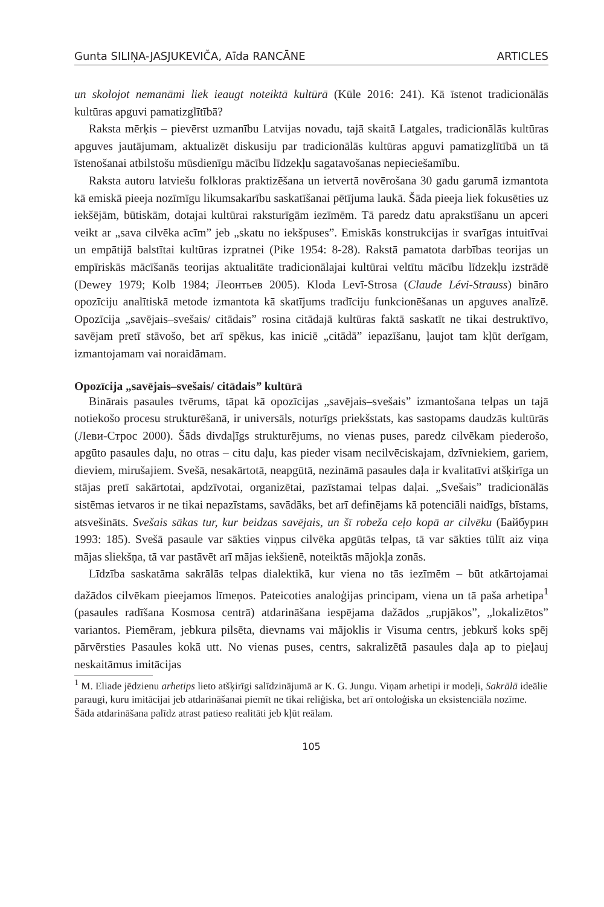Gunta SILIŅA-JASJUKEVIČA, Aīda RANCĀNE ARTICLES
un skolojot nemanāmi liek ieaugt noteiktā kultūrā (Kūle 2016: 241). Kā īstenot tradicionālās kultūras apguvi pamatizglītībā?
Raksta mērķis – pievērst uzmanību Latvijas novadu, tajā skaitā Latgales, tradicionālās kultūras apguves jautājumam, aktualizēt diskusiju par tradicionālās kultūras apguvi pamatizglītībā un tā īstenošanai atbilstošu mūsdienīgu mācību līdzekļu sagatavošanas nepieciešamību.
Raksta autoru latviešu folkloras praktizēšana un ietvertā novērošana 30 gadu garumā izmantota kā emiskā pieeja nozīmīgu likumsakarību saskatīšanai pētījuma laukā. Šāda pieeja liek fokusēties uz iekšējām, būtiskām, dotajai kultūrai raksturīgām iezīmēm. Tā paredz datu aprakstīšanu un apceri veikt ar „sava cilvēka acīm” jeb „skatu no iekšpuses”. Emiskās konstrukcijas ir svarīgas intuitīvai un empātijā balstītai kultūras izpratnei (Pike 1954: 8-28). Rakstā pamatota darbības teorijas un empīriskās mācīšanās teorijas aktualitāte tradicionālajai kultūrai veltītu mācību līdzekļu izstrādē (Dewey 1979; Kolb 1984; Леонтьев 2005). Kloda Levī-Strosa (Claude Lévi-Strauss) bināro opozīciju analītiskā metode izmantota kā skatījums tradīciju funkcionēšanas un apguves analīzē. Opozīcija „savējais–svešais/ citādais” rosina citādajā kultūras faktā saskatīt ne tikai destruktīvo, savējam pretī stāvošo, bet arī spēkus, kas iniciē „citādā” iepazīšanu, ļaujot tam kļūt derīgam, izmantojamam vai noraidāmam.
Opozīcija „savējais–svešais/ citādais” kultūrā
Binārais pasaules tvērums, tāpat kā opozīcijas „savējais–svešais” izmantošana telpas un tajā notiekošo procesu strukturēšanā, ir universāls, noturīgs priekšstats, kas sastopams daudzās kultūrās (Леви-Строс 2000). Šāds divdaļīgs strukturējums, no vienas puses, paredz cilvēkam piederošo, apgūto pasaules daļu, no otras – citu daļu, kas pieder visam necilvēciskajam, dzīvniekiem, gariem, dieviem, mirušajiem. Svešā, nesakārtotā, neapgūtā, nezināmā pasaules daļa ir kvalitatīvi atšķirīga un stājas pretī sakārtotai, apdzīvotai, organizētai, pazīstamai telpas daļai. „Svešais” tradicionālās sistēmas ietvaros ir ne tikai nepazīstams, savādāks, bet arī definējams kā potenciāli naidīgs, bīstams, atsvešināts. Svešais sākas tur, kur beidzas savējais, un šī robeža ceļo kopā ar cilvēku (Байбурин 1993: 185). Svešā pasaule var sākties viņpus cilvēka apgūtās telpas, tā var sākties tūlīt aiz viņa mājas sliekšņa, tā var pastāvēt arī mājas iekšienē, noteiktās mājokļa zonās.
Līdzība saskatāma sakrālās telpas dialektikā, kur viena no tās iezīmēm – būt atkārtojamai dažādos cilvēkam pieejamos līmeņos. Pateicoties analoģijas principam, viena un tā paša arhetipa<sup>1</sup> (pasaules radīšana Kosmosa centrā) atdarināšana iespējama dažādos „rupjākos”, „lokalizētos” variantos. Piemēram, jebkura pilsēta, dievnams vai mājoklis ir Visuma centrs, jebkurš koks spēj pārvērsties Pasaules kokā utt. No vienas puses, centrs, sakralizētā pasaules daļa ap to pieļauj neskaitāmus imitācijas
<sup>1</sup> M. Eliade jēdzienu arhetips lieto atšķirīgi salīdzinājumā ar K. G. Jungu. Viņam arhetipi ir modeļi, Sakrālā ideālie paraugi, kuru imitācijai jeb atdarināšanai piemīt ne tikai reliģiska, bet arī ontoloģiska un eksistenciāla nozīme. Šāda atdarināšana palīdz atrast patieso realitāti jeb kļūt reālam.
105